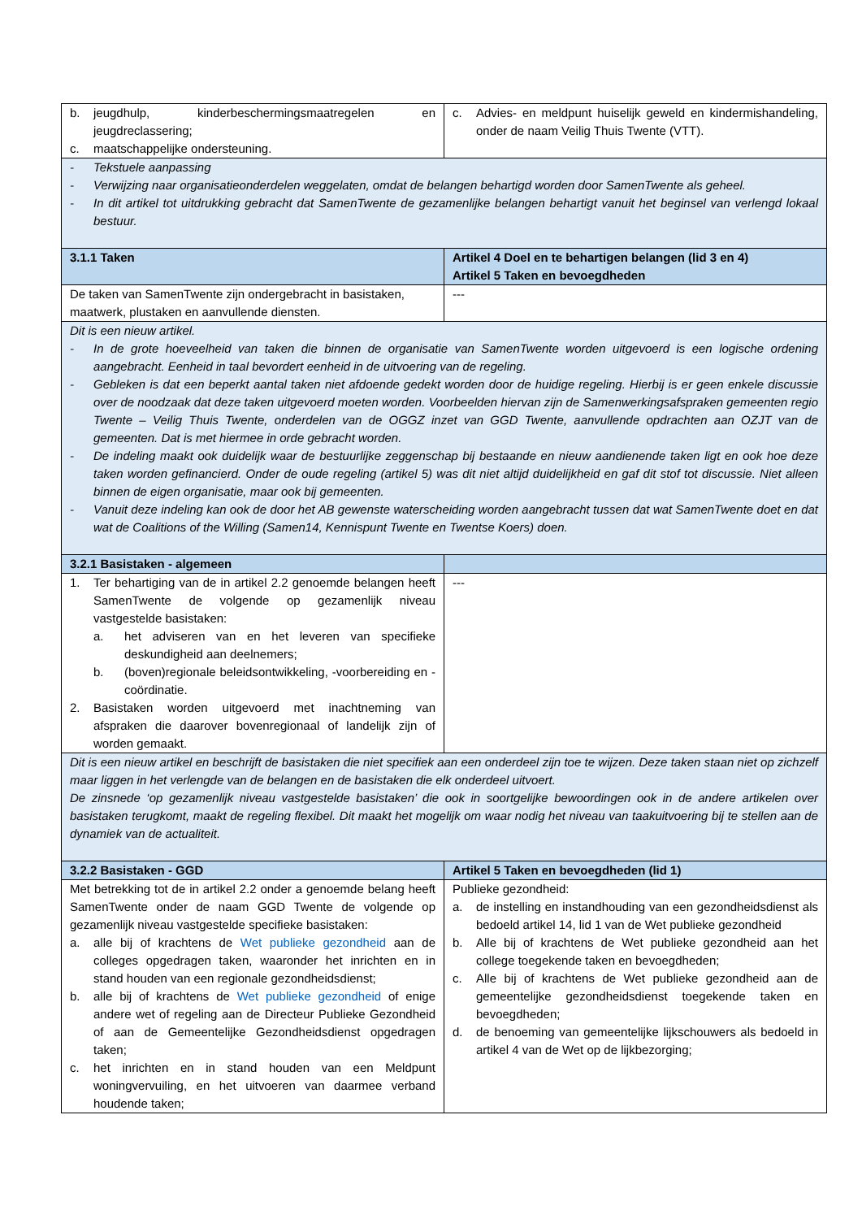| b. jeugdhulp, kinderbeschermingsmaatregelen en jeugdreclassering; c. maatschappelijke ondersteuning. | c. Advies- en meldpunt huiselijk geweld en kindermishandeling, onder de naam Veilig Thuis Twente (VTT). |
| - Tekstuele aanpassing - Verwijzing naar organisatieonderdelen weggelaten, omdat de belangen behartigd worden door SamenTwente als geheel. - In dit artikel tot uitdrukking gebracht dat SamenTwente de gezamenlijke belangen behartigt vanuit het beginsel van verlengd lokaal bestuur. | |
| 3.1.1 Taken | Artikel 4 Doel en te behartigen belangen (lid 3 en 4) Artikel 5 Taken en bevoegdheden |
| De taken van SamenTwente zijn ondergebracht in basistaken, maatwerk, plustaken en aanvullende diensten. | --- |
| Dit is een nieuw artikel. - In de grote hoeveelheid van taken die binnen de organisatie van SamenTwente worden uitgevoerd is een logische ordening aangebracht. Eenheid in taal bevordert eenheid in de uitvoering van de regeling. - Gebleken is dat een beperkt aantal taken niet afdoende gedekt worden door de huidige regeling. Hierbij is er geen enkele discussie over de noodzaak dat deze taken uitgevoerd moeten worden. Voorbeelden hiervan zijn de Samenwerkingsafspraken gemeenten regio Twente – Veilig Thuis Twente, onderdelen van de OGGZ inzet van GGD Twente, aanvullende opdrachten aan OZJT van de gemeenten. Dat is met hiermee in orde gebracht worden. - De indeling maakt ook duidelijk waar de bestuurlijke zeggenschap bij bestaande en nieuw aandienende taken ligt en ook hoe deze taken worden gefinancierd. Onder de oude regeling (artikel 5) was dit niet altijd duidelijkheid en gaf dit stof tot discussie. Niet alleen binnen de eigen organisatie, maar ook bij gemeenten. - Vanuit deze indeling kan ook de door het AB gewenste waterscheiding worden aangebracht tussen dat wat SamenTwente doet en dat wat de Coalitions of the Willing (Samen14, Kennispunt Twente en Twentse Koers) doen. | |
| 3.2.1 Basistaken - algemeen | |
| 1. Ter behartiging van de in artikel 2.2 genoemde belangen heeft SamenTwente de volgende op gezamenlijk niveau vastgestelde basistaken: a. het adviseren van en het leveren van specifieke deskundigheid aan deelnemers; b. (boven)regionale beleidsontwikkeling, -voorbereiding en -coördinatie. 2. Basistaken worden uitgevoerd met inachtneming van afspraken die daarover bovenregionaal of landelijk zijn of worden gemaakt. | --- |
| Dit is een nieuw artikel en beschrijft de basistaken die niet specifiek aan een onderdeel zijn toe te wijzen. Deze taken staan niet op zichzelf maar liggen in het verlengde van de belangen en de basistaken die elk onderdeel uitvoert. De zinsnede ‘op gezamenlijk niveau vastgestelde basistaken’ die ook in soortgelijke bewoordingen ook in de andere artikelen over basistaken terugkomt, maakt de regeling flexibel. Dit maakt het mogelijk om waar nodig het niveau van taakuitvoering bij te stellen aan de dynamiek van de actualiteit. | |
| 3.2.2 Basistaken - GGD | Artikel 5 Taken en bevoegdheden (lid 1) |
| Met betrekking tot de in artikel 2.2 onder a genoemde belang heeft SamenTwente onder de naam GGD Twente de volgende op gezamenlijk niveau vastgestelde specifieke basistaken: a. alle bij of krachtens de Wet publieke gezondheid aan de colleges opgedragen taken, waaronder het inrichten en in stand houden van een regionale gezondheidsdienst; b. alle bij of krachtens de Wet publieke gezondheid of enige andere wet of regeling aan de Directeur Publieke Gezondheid of aan de Gemeentelijke Gezondheidsdienst opgedragen taken; c. het inrichten en in stand houden van een Meldpunt woningvervuiling, en het uitvoeren van daarmee verband houdende taken; | Publieke gezondheid: a. de instelling en instandhouding van een gezondheidsdienst als bedoeld artikel 14, lid 1 van de Wet publieke gezondheid b. Alle bij of krachtens de Wet publieke gezondheid aan het college toegekende taken en bevoegdheden; c. Alle bij of krachtens de Wet publieke gezondheid aan de gemeentelijke gezondheidsdienst toegekende taken en bevoegdheden; d. de benoeming van gemeentelijke lijkschouwers als bedoeld in artikel 4 van de Wet op de lijkbezorging; |